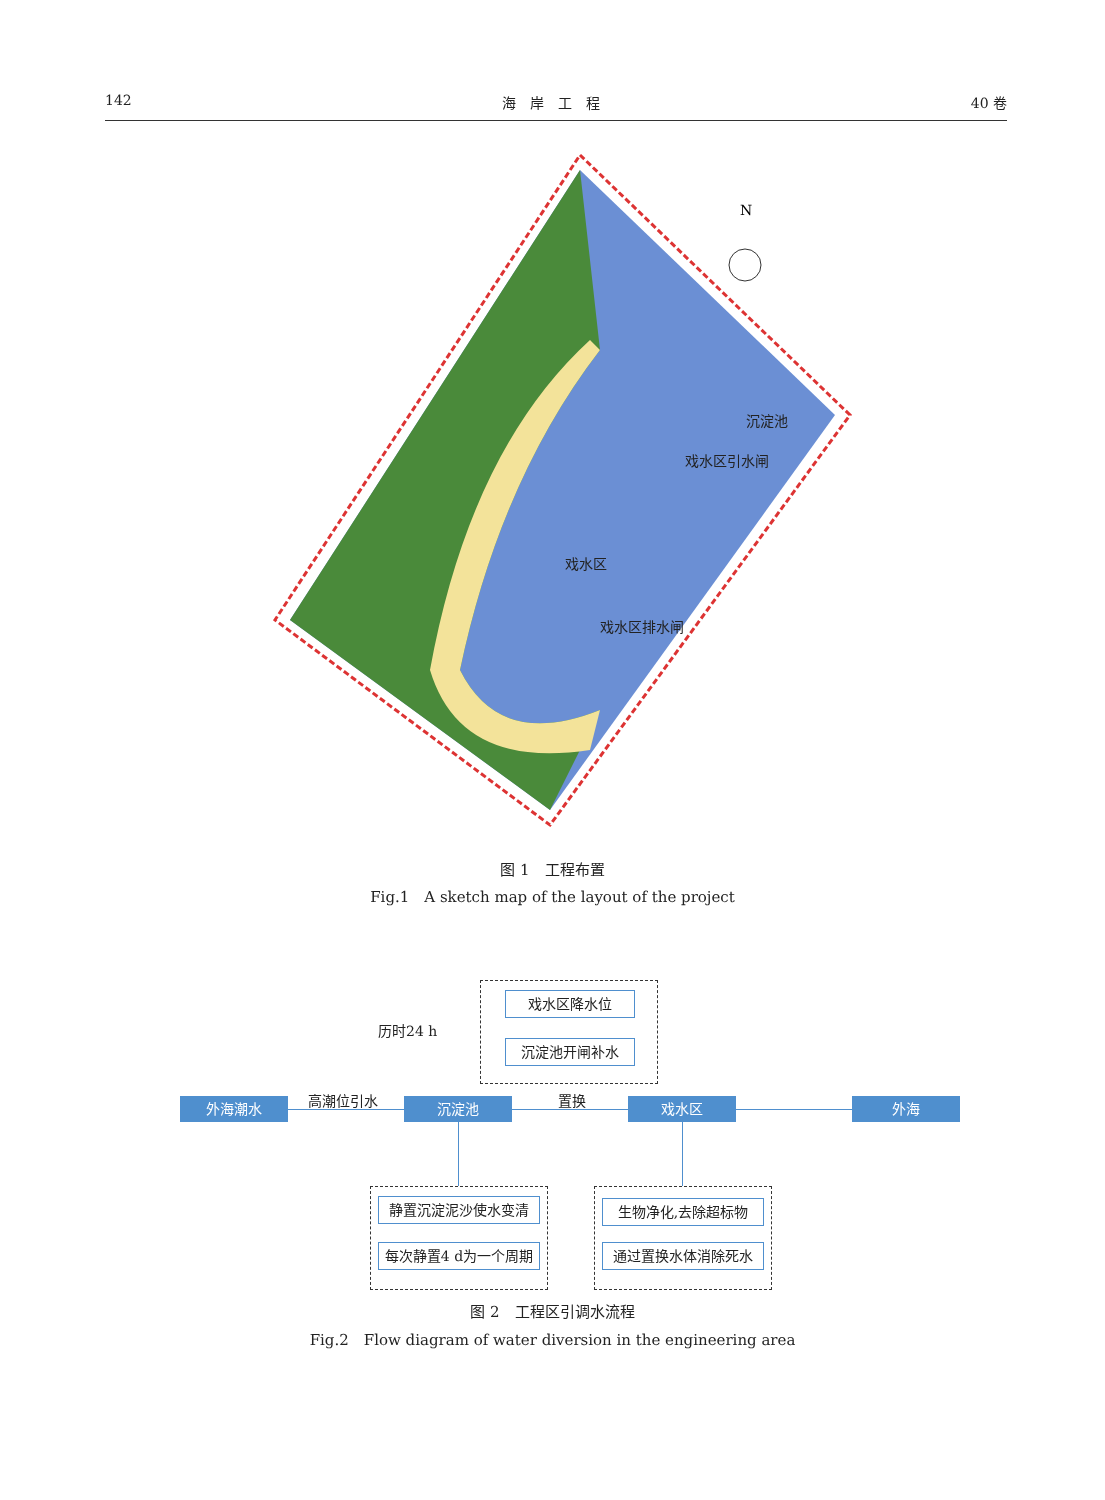142 海　岸　工　程 40 卷
N
沉淀池
戏水区引水闸
戏水区
戏水区排水闸
图 1　工程布置
Fig.1　A sketch map of the layout of the project
历时24 h
戏水区降水位
沉淀池开闸补水
外海潮水 高潮位引水 沉淀池 置换 戏水区 外海
静置沉淀泥沙使水变清
每次静置4 d为一个周期
生物净化,去除超标物
通过置换水体消除死水
图 2　工程区引调水流程
Fig.2　Flow diagram of water diversion in the engineering area